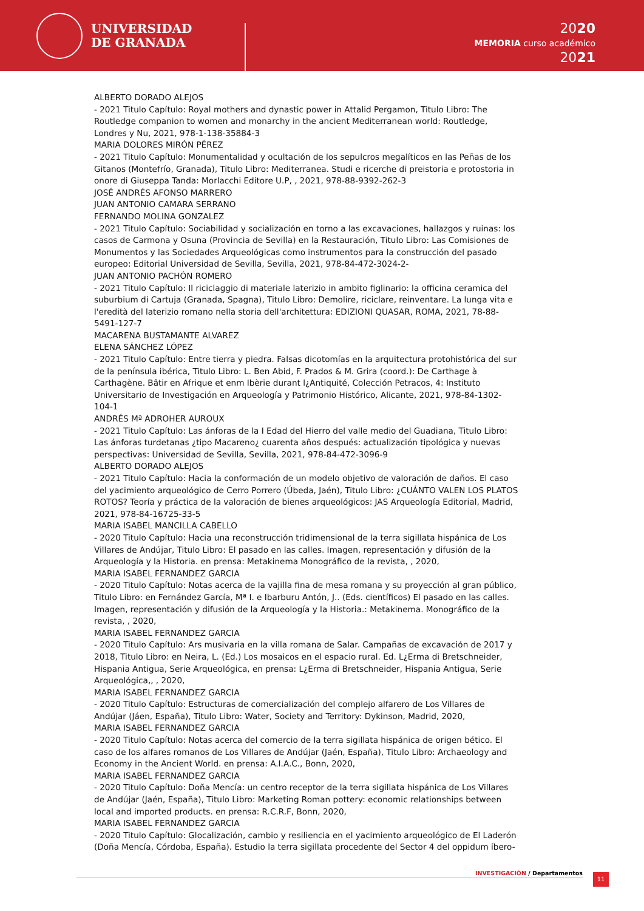UNIVERSIDAD
DE GRANADA
2020
MEMORIA curso académico
2021
ALBERTO DORADO ALEJOS
- 2021 Titulo Capítulo: Royal mothers and dynastic power in Attalid Pergamon, Titulo Libro: The Routledge companion to women and monarchy in the ancient Mediterranean world: Routledge, Londres y Nu, 2021, 978-1-138-35884-3
MARIA DOLORES MIRÓN PÉREZ
- 2021 Titulo Capítulo: Monumentalidad y ocultación de los sepulcros megalíticos en las Peñas de los Gitanos (Montefrío, Granada), Titulo Libro: Mediterranea. Studi e ricerche di preistoria e protostoria in onore di Giuseppa Tanda: Morlacchi Editore U.P, , 2021, 978-88-9392-262-3
JOSÉ ANDRÉS AFONSO MARRERO
JUAN ANTONIO CAMARA SERRANO
FERNANDO MOLINA GONZALEZ
- 2021 Titulo Capítulo: Sociabilidad y socialización en torno a las excavaciones, hallazgos y ruinas: los casos de Carmona y Osuna (Provincia de Sevilla) en la Restauración, Titulo Libro: Las Comisiones de Monumentos y las Sociedades Arqueológicas como instrumentos para la construcción del pasado europeo: Editorial Universidad de Sevilla, Sevilla, 2021, 978-84-472-3024-2-
JUAN ANTONIO PACHÓN ROMERO
- 2021 Titulo Capítulo: Il riciclaggio di materiale laterizio in ambito figlinario: la officina ceramica del suburbium di Cartuja (Granada, Spagna), Titulo Libro: Demolire, riciclare, reinventare. La lunga vita e l'eredità del laterizio romano nella storia dell'architettura: EDIZIONI QUASAR, ROMA, 2021, 78-88-5491-127-7
MACARENA BUSTAMANTE ALVAREZ
ELENA SÁNCHEZ LÓPEZ
- 2021 Titulo Capítulo: Entre tierra y piedra. Falsas dicotomías en la arquitectura protohistórica del sur de la península ibérica, Titulo Libro: L. Ben Abid, F. Prados & M. Grira (coord.): De Carthage à Carthagène. Bâtir en Afrique et enm Ibèrie durant l¿Antiquité, Colección Petracos, 4: Instituto Universitario de Investigación en Arqueología y Patrimonio Histórico, Alicante, 2021, 978-84-1302-104-1
ANDRÉS Mª ADROHER AUROUX
- 2021 Titulo Capítulo: Las ánforas de la I Edad del Hierro del valle medio del Guadiana, Titulo Libro: Las ánforas turdetanas ¿tipo Macareno¿ cuarenta años después: actualización tipológica y nuevas perspectivas: Universidad de Sevilla, Sevilla, 2021, 978-84-472-3096-9
ALBERTO DORADO ALEJOS
- 2021 Titulo Capítulo: Hacia la conformación de un modelo objetivo de valoración de daños. El caso del yacimiento arqueológico de Cerro Porrero (Úbeda, Jaén), Titulo Libro: ¿CUÁNTO VALEN LOS PLATOS ROTOS? Teoría y práctica de la valoración de bienes arqueológicos: JAS Arqueología Editorial, Madrid, 2021, 978-84-16725-33-5
MARIA ISABEL MANCILLA CABELLO
- 2020 Titulo Capítulo: Hacia una reconstrucción tridimensional de la terra sigillata hispánica de Los Villares de Andújar, Titulo Libro: El pasado en las calles. Imagen, representación y difusión de la Arqueología y la Historia. en prensa: Metakinema Monográfico de la revista, , 2020,
MARIA ISABEL FERNANDEZ GARCIA
- 2020 Titulo Capítulo: Notas acerca de la vajilla fina de mesa romana y su proyección al gran público, Titulo Libro: en Fernández García, Mª I. e Ibarburu Antón, J.. (Eds. científicos) El pasado en las calles. Imagen, representación y difusión de la Arqueología y la Historia.: Metakinema. Monográfico de la revista, , 2020,
MARIA ISABEL FERNANDEZ GARCIA
- 2020 Titulo Capítulo: Ars musivaria en la villa romana de Salar. Campañas de excavación de 2017 y 2018, Titulo Libro: en Neira, L. (Ed.) Los mosaicos en el espacio rural. Ed. L¿Erma di Bretschneider, Hispania Antigua, Serie Arqueológica, en prensa: L¿Erma di Bretschneider, Hispania Antigua, Serie Arqueológica,, , 2020,
MARIA ISABEL FERNANDEZ GARCIA
- 2020 Titulo Capítulo: Estructuras de comercialización del complejo alfarero de Los Villares de Andújar (Jáen, España), Titulo Libro: Water, Society and Territory: Dykinson, Madrid, 2020,
MARIA ISABEL FERNANDEZ GARCIA
- 2020 Titulo Capítulo: Notas acerca del comercio de la terra sigillata hispánica de origen bético. El caso de los alfares romanos de Los Villares de Andújar (Jaén, España), Titulo Libro: Archaeology and Economy in the Ancient World. en prensa: A.I.A.C., Bonn, 2020,
MARIA ISABEL FERNANDEZ GARCIA
- 2020 Titulo Capítulo: Doña Mencía: un centro receptor de la terra sigillata hispánica de Los Villares de Andújar (Jaén, España), Titulo Libro: Marketing Roman pottery: economic relationships between local and imported products. en prensa: R.C.R.F, Bonn, 2020,
MARIA ISABEL FERNANDEZ GARCIA
- 2020 Titulo Capítulo: Glocalización, cambio y resiliencia en el yacimiento arqueológico de El Laderón (Doña Mencía, Córdoba, España). Estudio la terra sigillata procedente del Sector 4 del oppidum íbero-
INVESTIGACIÓN / Departamentos 11